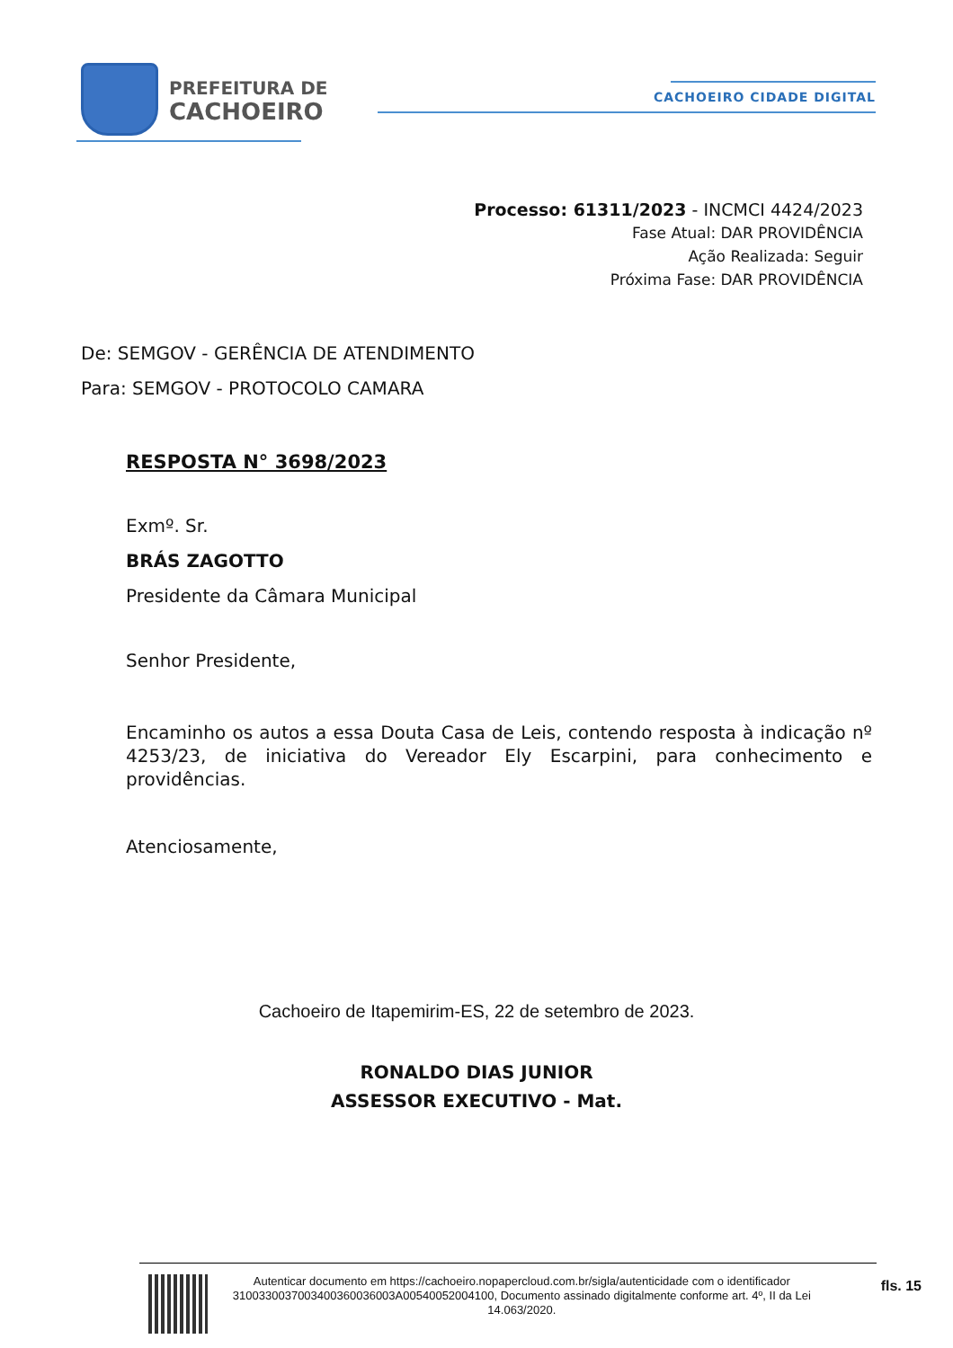PREFEITURA DE
CACHOEIRO
CACHOEIRO CIDADE DIGITAL
Processo: 61311/2023 - INCMCI 4424/2023
Fase Atual: DAR PROVIDÊNCIA
Ação Realizada: Seguir
Próxima Fase: DAR PROVIDÊNCIA
De: SEMGOV - GERÊNCIA DE ATENDIMENTO
Para: SEMGOV - PROTOCOLO CAMARA
RESPOSTA N° 3698/2023
Exmº. Sr.
BRÁS ZAGOTTO
Presidente da Câmara Municipal
Senhor Presidente,
Encaminho os autos a essa Douta Casa de Leis, contendo resposta à indicação nº 4253/23, de iniciativa do Vereador Ely Escarpini, para conhecimento e providências.
Atenciosamente,
Cachoeiro de Itapemirim-ES, 22 de setembro de 2023.
RONALDO DIAS JUNIOR
ASSESSOR EXECUTIVO - Mat.
Autenticar documento em https://cachoeiro.nopapercloud.com.br/sigla/autenticidade com o identificador 3100330037003400360036003A00540052004100, Documento assinado digitalmente conforme art. 4º, II da Lei 14.063/2020.
fls. 15